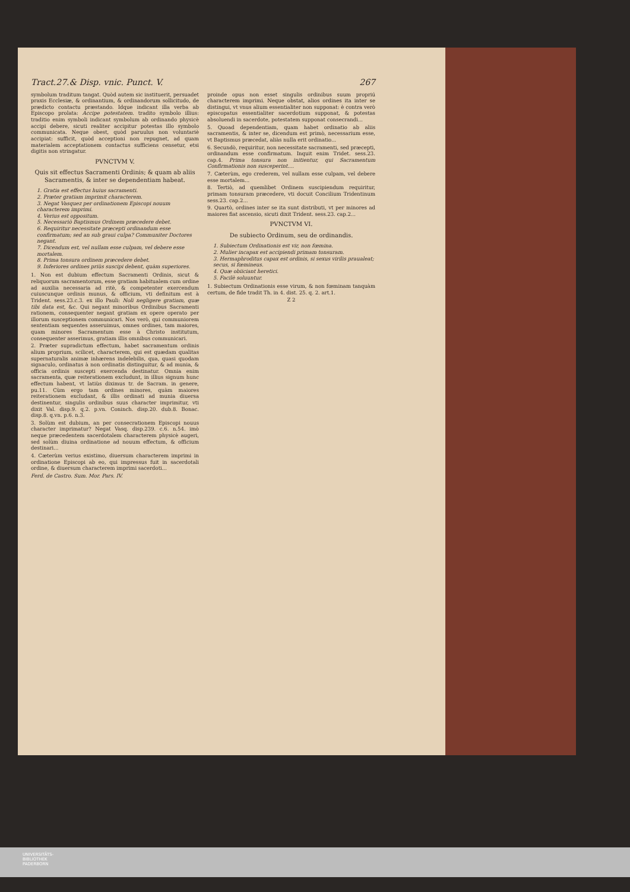Tract.27.& Disp. vnic. Punct. V. 267
symbolum traditum tangat. Quòd autem sic instituerit, persuadet praxis Ecclesiæ, & ordinantium, & ordinandorum sollicitudo, de prædicto contactu præstando. Idque indicant illa verba ab Episcopo prolata: Accipe potestatem. tradito symbolo illius: traditio enim symboli indicant symbolum ab ordinando physicè accipi debere, sicuti realiter accipitur potestas illo symbolo communicata. Neque obest, quòd paruulus non voluntariè accipiat: sufficit, quòd acceptioni non repugnet, ad quam materialem acceptationem contactus sufficiens censetur, etsi digitis non stringatur.
PVNCTVM V.
Quis sit effectus Sacramenti Ordinis; & quam ab aliis Sacramentis, & inter se dependentiam habeat.
1. Gratia est effectus huius sacramenti.
2. Præter gratiam imprimit characterem.
3. Negat Vasquez per ordinationem Episcopi nouum characterem imprimi.
4. Verius est oppositum.
5. Necessariò Baptismus Ordinem præcedere debet.
6. Requiritur necessitate præcepti ordinandum esse confirmatum; sed an sub graui culpa? Communiter Doctores negant.
7. Dicendum est, vel nullam esse culpam, vel debere esse mortalem.
8. Prima tonsura ordinem præcedere debet.
9. Inferiores ordines priùs suscipi debent, quàm superiores.
1. Non est dubium effectum Sacramenti Ordinis, sicut & reliquorum sacramentorum, esse gratiam habitualem cum ordine ad auxilia necessaria ad ritè, & competenter exercendum cuiuscunque ordinis munus, & officium, vti definitum est à Trident. sess.23.c.3. ex illo Pauli: Noli negligere gratiam, quæ tibi data est, &c. Qui negant minoribus Ordinibus Sacramenti rationem, consequenter negant gratiam ex opere operato per illorum susceptionem communicari. Nos verò, qui communiorem sententiam sequentes asseruimus, omnes ordines, tam maiores, quam minores Sacramentum esse à Christo institutum, consequenter asserimus, gratiam illis omnibus communicari.
2. Præter supradictum effectum, habet sacramentum ordinis alium proprium, scilicet, characterem, qui est quædam qualitas supernaturalis animæ inhærens indelebilis, qua, quasi quodam signaculo, ordinatus à non ordinatis distinguitur, & ad munia, & officia ordinis suscepti exercenda destinatur. Omnia enim sacramenta, quæ reiterationem excludunt, in illius signum hunc effectum habent, vt latiùs diximus tr. de Sacram. in genere, pu.11. Cùm ergo tam ordines minores, quàm maiores reiterationem excludant, & illis ordinati ad munia diuersa destinentur, singulis ordinibus suus character imprimitur, vti dixit Val. disp.9. q.2. p.vn. Coninch. disp.20. dub.8. Bonac. disp.8. q.vn. p.6. n.3.
3. Solùm est dubium, an per consecrationem Episcopi nouus character imprimatur? Negat Vasq. disp.239. c.6. n.54. imò neque præcedentem sacerdotalem characterem physicè augeri, sed solùm diuina ordinatione ad nouum effectum, & officium destinari...
4. Cæterùm verius existimo, diuersum characterem imprimi in ordinatione Episcopi ab eo, qui impressus fuit in sacerdotali ordine, & diuersum characterem imprimi sacerdoti...
Ferd. de Castro. Sum. Mor. Pars. IV.
proinde opus non esset singulis ordinibus suum propriú characterem imprimi. Neque obstat, alios ordines ita inter se distingui, vt vnus alium essentialiter non supponat: è contra verò episcopatus essentialiter sacerdotium supponat, & potestas absoluendi in sacerdote, potestatem supponat consecrandi...
5. Quoad dependentiam, quam habet ordinatio ab aliis sacramentis, & inter se, dicendum est primò, necessarium esse, vt Baptismus præcedat, aliàs nulla erit ordinatio...
6. Secundò, requiritur, non necessitate sacramenti, sed præcepti, ordinandum esse confirmatum. Inquit enim Tridet. sess.23. cap.4. Prima tonsura non initientur, qui Sacramentum Confirmationis non susceperint....
7. Cæterùm, ego crederem, vel nullam esse culpam, vel debere esse mortalem...
8. Tertiò, ad quemlibet Ordinem suscipiendum requiritur, primam tonsuram præcedere, vti docuit Concilium Tridentinum sess.23. cap.2...
9. Quartò, ordines inter se ita sunt distributi, vt per minores ad maiores fiat ascensio, sicuti dixit Trident. sess.23. cap.2...
PVNCTVM VI.
De subiecto Ordinum, seu de ordinandis.
1. Subiectum Ordinationis est vir, non fœmina.
2. Mulier incapax est accipiendi primam tonsuram.
3. Hermaphroditus capax est ordinis, si sexus virilis praualeat; secus, si fœmineus.
4. Quæ obiiciant heretici.
5. Facilè soluuntur.
1. Subiectum Ordinationis esse virum, & non fœminam tanquàm certum, de fide tradit Th. in 4. dist. 25. q. 2. art.1.
Z 2
UNIVERSITÄTS-
BIBLIOTHEK
PADERBORN